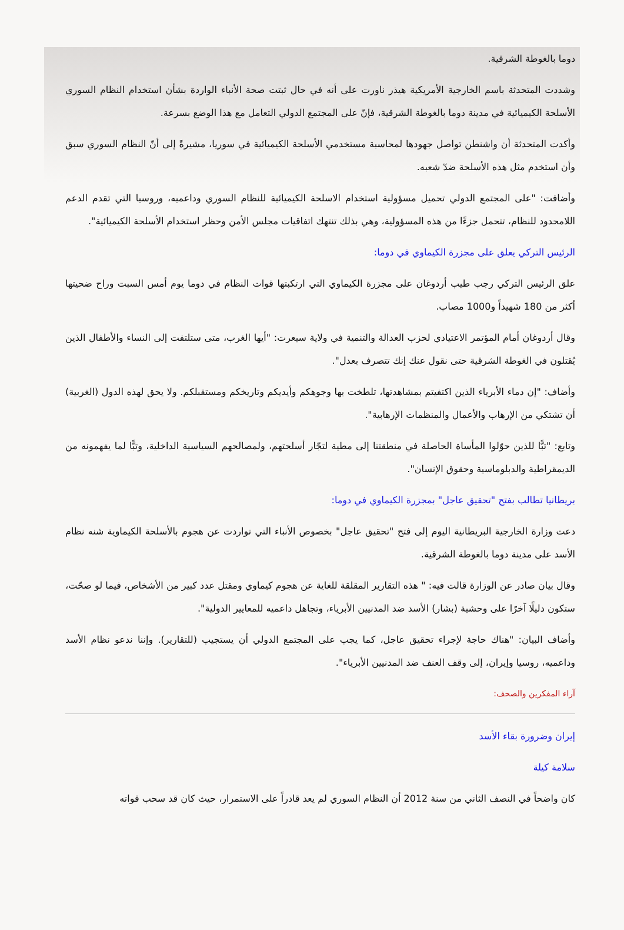دوما بالغوطة الشرقية.
وشددت المتحدثة باسم الخارجية الأمريكية هيذر ناورت على أنه في حال ثبتت صحة الأنباء الواردة بشأن استخدام النظام السوري الأسلحة الكيميائية في مدينة دوما بالغوطة الشرقية، فإنّ على المجتمع الدولي التعامل مع هذا الوضع بسرعة.
وأكدت المتحدثة أن واشنطن تواصل جهودها لمحاسبة مستخدمي الأسلحة الكيميائية في سوريا، مشيرةً إلى أنّ النظام السوري سبق وأن استخدم مثل هذه الأسلحة ضدّ شعبه.
وأضافت: "على المجتمع الدولي تحميل مسؤولية استخدام الاسلحة الكيميائية للنظام السوري وداعميه، وروسيا التي تقدم الدعم اللامحدود للنظام، تتحمل جزءًا من هذه المسؤولية، وهي بذلك تنتهك اتفاقيات مجلس الأمن وحظر استخدام الأسلحة الكيميائية".
الرئيس التركي يعلق على مجزرة الكيماوي في دوما:
علق الرئيس التركي رجب طيب أردوغان على مجزرة الكيماوي التي ارتكبتها قوات النظام في دوما يوم أمس السبت وراح ضحيتها أكثر من 180 شهيداً و1000 مصاب.
وقال أردوغان أمام المؤتمر الاعتيادي لحزب العدالة والتنمية في ولاية سيعرت: "أيها الغرب، متى ستلتفت إلى النساء والأطفال الذين يُقتلون في الغوطة الشرقية حتى نقول عنك إنك تتصرف بعدل".
وأضاف: "إن دماء الأبرياء الذين اكتفيتم بمشاهدتها، تلطخت بها وجوهكم وأيديكم وتاريخكم ومستقبلكم. ولا يحق لهذه الدول (الغربية) أن تشتكي من الإرهاب والأعمال والمنظمات الإرهابية".
وتابع: "تبًّا للذين حوّلوا المأساة الحاصلة في منطقتنا إلى مطية لتجّار أسلحتهم، ولمصالحهم السياسية الداخلية، وتبًّا لما يفهمونه من الديمقراطية والدبلوماسية وحقوق الإنسان".
بريطانيا تطالب بفتح "تحقيق عاجل" بمجزرة الكيماوي في دوما:
دعت وزارة الخارجية البريطانية اليوم إلى فتح "تحقيق عاجل" بخصوص الأنباء التي تواردت عن هجوم بالأسلحة الكيماوية شنه نظام الأسد على مدينة دوما بالغوطة الشرقية.
وقال بيان صادر عن الوزارة قالت فيه: " هذه التقارير المقلقة للغاية عن هجوم كيماوي ومقتل عدد كبير من الأشخاص، فيما لو صحّت، ستكون دليلًا آخرًا على وحشية (بشار) الأسد ضد المدنيين الأبرياء، وتجاهل داعميه للمعايير الدولية".
وأضاف البيان: "هناك حاجة لإجراء تحقيق عاجل، كما يجب على المجتمع الدولي أن يستجيب (للتقارير). وإننا ندعو نظام الأسد وداعميه، روسيا وإيران، إلى وقف العنف ضد المدنيين الأبرياء".
آراء المفكرين والصحف:
إيران وضرورة بقاء الأسد
سلامة كيلة
كان واضحاً في النصف الثاني من سنة 2012 أن النظام السوري لم يعد قادراً على الاستمرار، حيث كان قد سحب قواته